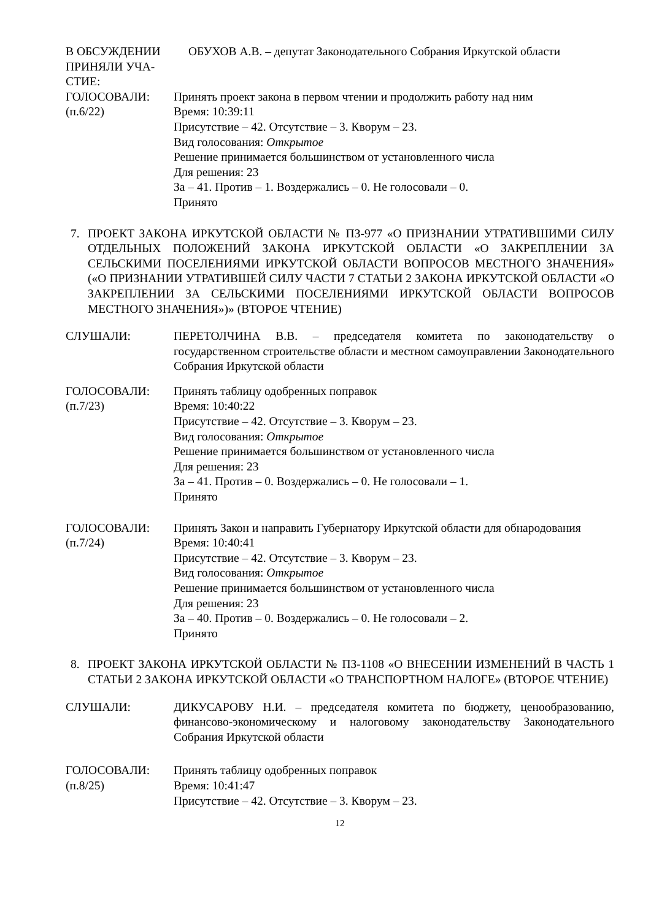В ОБСУЖДЕНИИ
ПРИНЯЛИ УЧА-
СТИЕ:
ОБУХОВ А.В. – депутат Законодательного Собрания Иркутской области
ГОЛОСОВАЛИ:
(п.6/22)
Принять проект закона в первом чтении и продолжить работу над ним
Время: 10:39:11
Присутствие – 42. Отсутствие – 3. Кворум – 23.
Вид голосования: Открытое
Решение принимается большинством от установленного числа
Для решения: 23
За – 41. Против – 1. Воздержались – 0. Не голосовали – 0.
Принято
7. ПРОЕКТ ЗАКОНА ИРКУТСКОЙ ОБЛАСТИ № ПЗ-977 «О ПРИЗНАНИИ УТРАТИВШИМИ СИЛУ ОТДЕЛЬНЫХ ПОЛОЖЕНИЙ ЗАКОНА ИРКУТСКОЙ ОБЛАСТИ «О ЗАКРЕПЛЕНИИ ЗА СЕЛЬСКИМИ ПОСЕЛЕНИЯМИ ИРКУТСКОЙ ОБЛАСТИ ВОПРОСОВ МЕСТНОГО ЗНАЧЕНИЯ» («О ПРИЗНАНИИ УТРАТИВШЕЙ СИЛУ ЧАСТИ 7 СТАТЬИ 2 ЗАКОНА ИРКУТСКОЙ ОБЛАСТИ «О ЗАКРЕПЛЕНИИ ЗА СЕЛЬСКИМИ ПОСЕЛЕНИЯМИ ИРКУТСКОЙ ОБЛАСТИ ВОПРОСОВ МЕСТНОГО ЗНАЧЕНИЯ»)» (ВТОРОЕ ЧТЕНИЕ)
СЛУШАЛИ: ПЕРЕТОЛЧИНА В.В. – председателя комитета по законодательству о государственном строительстве области и местном самоуправлении Законодательного Собрания Иркутской области
ГОЛОСОВАЛИ:
(п.7/23)
Принять таблицу одобренных поправок
Время: 10:40:22
Присутствие – 42. Отсутствие – 3. Кворум – 23.
Вид голосования: Открытое
Решение принимается большинством от установленного числа
Для решения: 23
За – 41. Против – 0. Воздержались – 0. Не голосовали – 1.
Принято
ГОЛОСОВАЛИ:
(п.7/24)
Принять Закон и направить Губернатору Иркутской области для обнародования
Время: 10:40:41
Присутствие – 42. Отсутствие – 3. Кворум – 23.
Вид голосования: Открытое
Решение принимается большинством от установленного числа
Для решения: 23
За – 40. Против – 0. Воздержались – 0. Не голосовали – 2.
Принято
8. ПРОЕКТ ЗАКОНА ИРКУТСКОЙ ОБЛАСТИ № ПЗ-1108 «О ВНЕСЕНИИ ИЗМЕНЕНИЙ В ЧАСТЬ 1 СТАТЬИ 2 ЗАКОНА ИРКУТСКОЙ ОБЛАСТИ «О ТРАНСПОРТНОМ НАЛОГЕ» (ВТОРОЕ ЧТЕНИЕ)
СЛУШАЛИ: ДИКУСАРОВУ Н.И. – председателя комитета по бюджету, ценообразованию, финансово-экономическому и налоговому законодательству Законодательного Собрания Иркутской области
ГОЛОСОВАЛИ:
(п.8/25)
Принять таблицу одобренных поправок
Время: 10:41:47
Присутствие – 42. Отсутствие – 3. Кворум – 23.
12